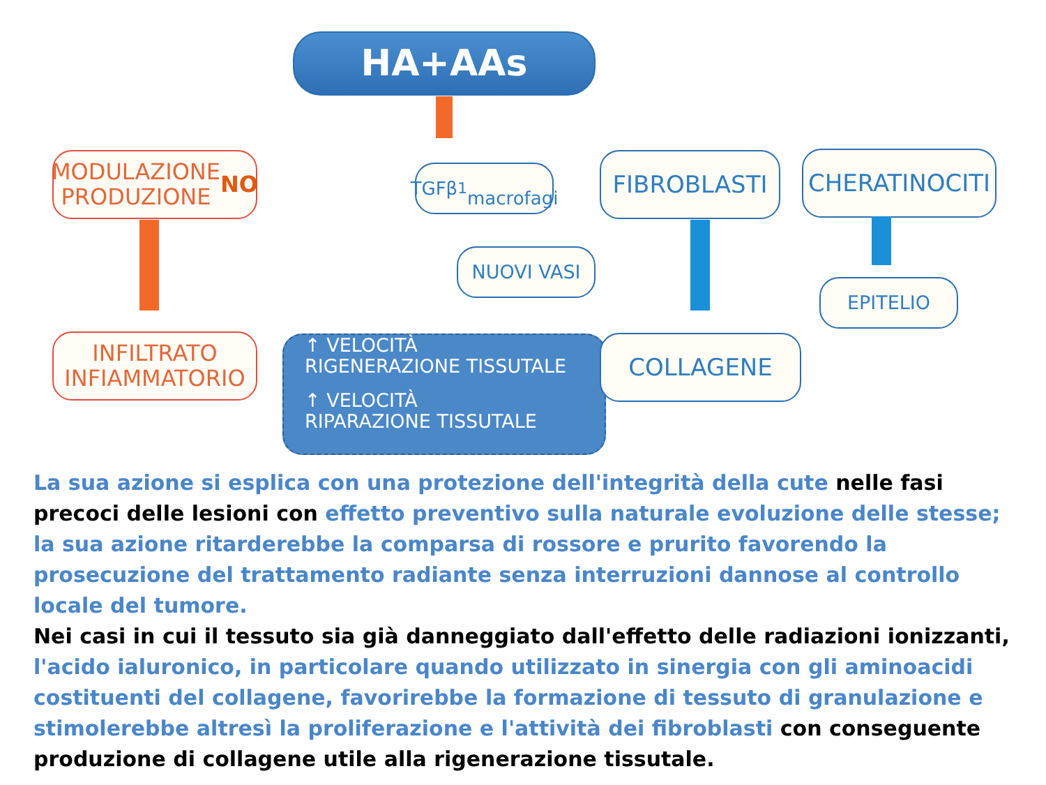HA+AAs
MODULAZIONE
PRODUZIONE NO
TGFβ<sub>1</sub>
macrofagi
FIBROBLASTI CHERATINOCITI
NUOVI VASI
EPITELIO
INFILTRATO
INFIAMMATORIO
↑ VELOCITÀ
RIGENERAZIONE TISSUTALE
↑ VELOCITÀ
RIPARAZIONE TISSUTALE
COLLAGENE
La sua azione si esplica con una protezione dell'integrità della cute nelle fasi precoci delle lesioni con effetto preventivo sulla naturale evoluzione delle stesse; la sua azione ritarderebbe la comparsa di rossore e prurito favorendo la prosecuzione del trattamento radiante senza interruzioni dannose al controllo locale del tumore.
Nei casi in cui il tessuto sia già danneggiato dall'effetto delle radiazioni ionizzanti, l'acido ialuronico, in particolare quando utilizzato in sinergia con gli aminoacidi costituenti del collagene, favorirebbe la formazione di tessuto di granulazione e stimolerebbe altresì la proliferazione e l'attività dei fibroblasti con conseguente produzione di collagene utile alla rigenerazione tissutale.